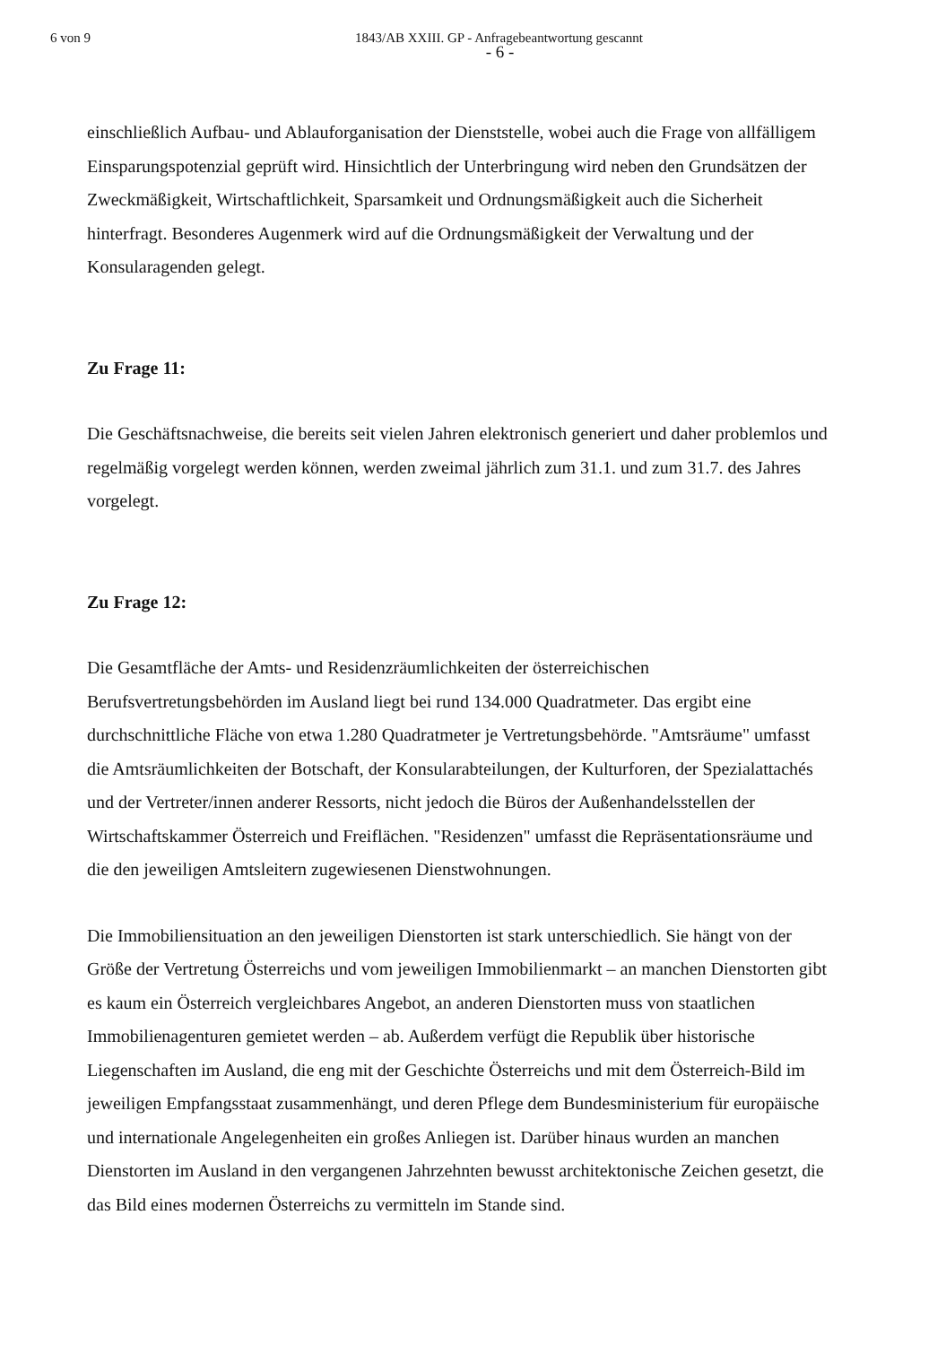6 von 9 1843/AB XXIII. GP - Anfragebeantwortung gescannt
- 6 -
einschließlich Aufbau- und Ablauforganisation der Dienststelle, wobei auch die Frage von allfälligem Einsparungspotenzial geprüft wird. Hinsichtlich der Unterbringung wird neben den Grundsätzen der Zweckmäßigkeit, Wirtschaftlichkeit, Sparsamkeit und Ordnungsmäßigkeit auch die Sicherheit hinterfragt. Besonderes Augenmerk wird auf die Ordnungsmäßigkeit der Verwaltung und der Konsularagenden gelegt.
Zu Frage 11:
Die Geschäftsnachweise, die bereits seit vielen Jahren elektronisch generiert und daher problemlos und regelmäßig vorgelegt werden können, werden zweimal jährlich zum 31.1. und zum 31.7. des Jahres vorgelegt.
Zu Frage 12:
Die Gesamtfläche der Amts- und Residenzräumlichkeiten der österreichischen Berufsvertretungsbehörden im Ausland liegt bei rund 134.000 Quadratmeter. Das ergibt eine durchschnittliche Fläche von etwa 1.280 Quadratmeter je Vertretungsbehörde. "Amtsräume" umfasst die Amtsräumlichkeiten der Botschaft, der Konsularabteilungen, der Kulturforen, der Spezialattachés und der Vertreter/innen anderer Ressorts, nicht jedoch die Büros der Außenhandelsstellen der Wirtschaftskammer Österreich und Freiflächen. "Residenzen" umfasst die Repräsentationsräume und die den jeweiligen Amtsleitern zugewiesenen Dienstwohnungen.
Die Immobiliensituation an den jeweiligen Dienstorten ist stark unterschiedlich. Sie hängt von der Größe der Vertretung Österreichs und vom jeweiligen Immobilienmarkt – an manchen Dienstorten gibt es kaum ein Österreich vergleichbares Angebot, an anderen Dienstorten muss von staatlichen Immobilienagenturen gemietet werden – ab. Außerdem verfügt die Republik über historische Liegenschaften im Ausland, die eng mit der Geschichte Österreichs und mit dem Österreich-Bild im jeweiligen Empfangsstaat zusammenhängt, und deren Pflege dem Bundesministerium für europäische und internationale Angelegenheiten ein großes Anliegen ist. Darüber hinaus wurden an manchen Dienstorten im Ausland in den vergangenen Jahrzehnten bewusst architektonische Zeichen gesetzt, die das Bild eines modernen Österreichs zu vermitteln im Stande sind.